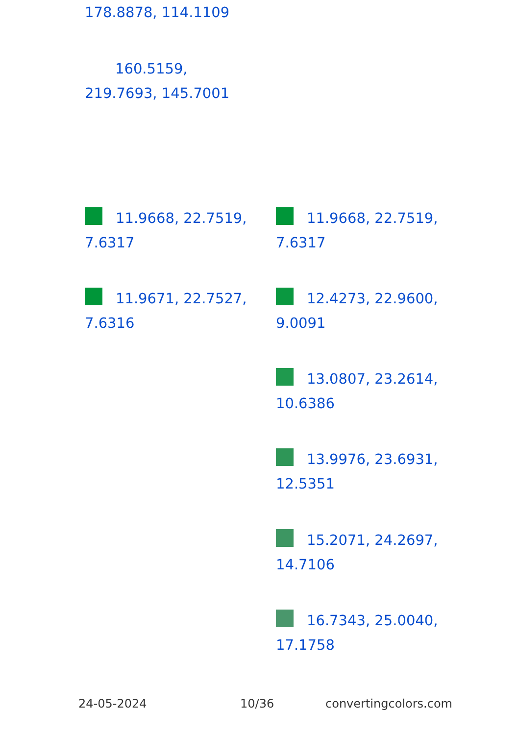178.8878, 114.1109
160.5159,
219.7693, 145.7001
11.9668, 22.7519,
7.6317
11.9668, 22.7519,
7.6317
11.9671, 22.7527,
7.6316
12.4273, 22.9600,
9.0091
13.0807, 23.2614,
10.6386
13.9976, 23.6931,
12.5351
15.2071, 24.2697,
14.7106
16.7343, 25.0040,
17.1758
24-05-2024 10/36 convertingcolors.com